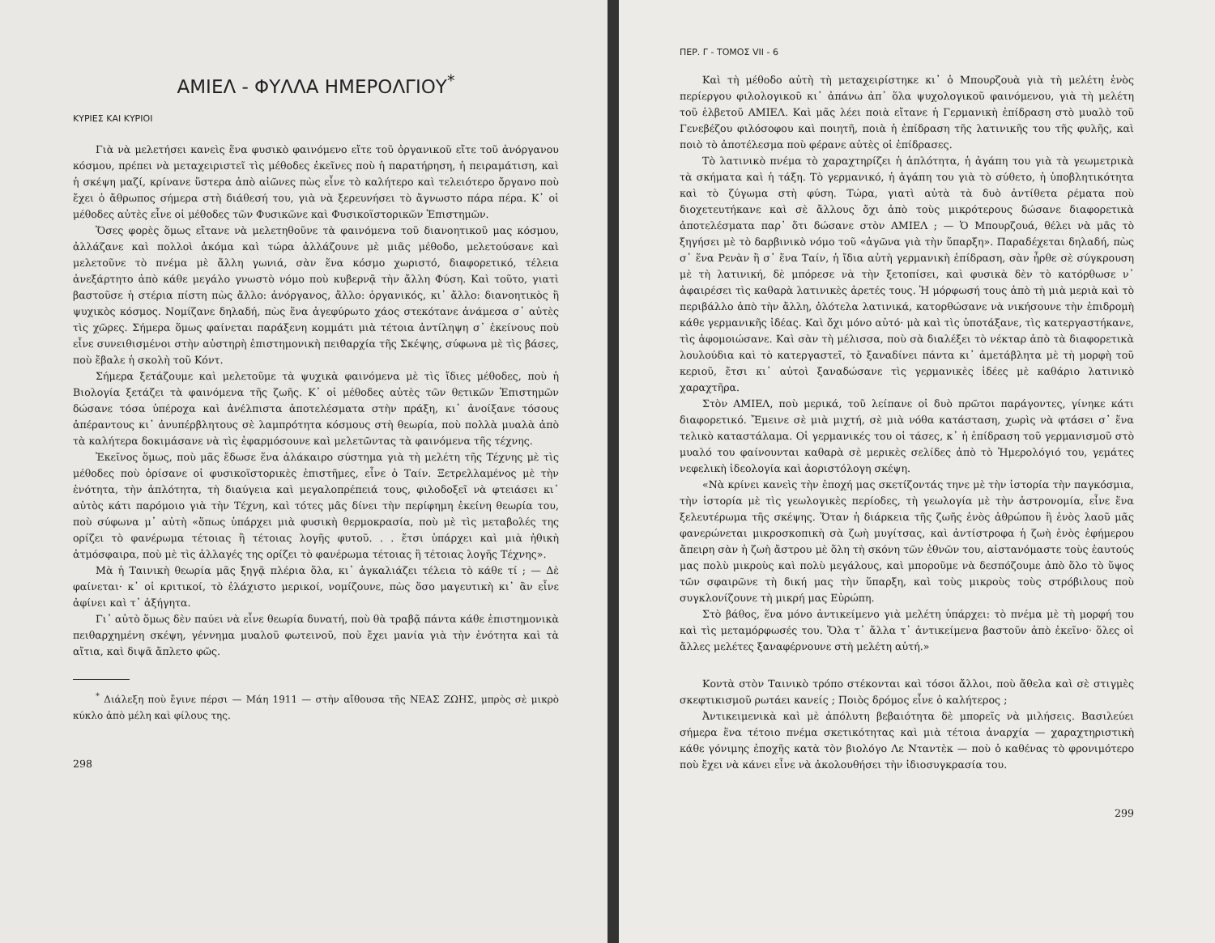ΑΜΙΕΛ - ΦΥΛΛΑ ΗΜΕΡΟΛΓΙΟΥ<sup>*</sup>
ΚΥΡΙΕΣ ΚΑΙ ΚΥΡΙΟΙ
Γιὰ νὰ μελετήσει κανεὶς ἕνα φυσικὸ φαινόμενο εἴτε τοῦ ὀργανικοῦ εἴτε τοῦ ἀνόργανου κόσμου, πρέπει νὰ μεταχειριστεῖ τὶς μέθοδες ἐκεῖνες ποὺ ἡ παρατήρηση, ἡ πειραμάτιση, καὶ ἡ σκέψη μαζί, κρίνανε ὕστερα ἀπὸ αἰῶνες πὼς εἶνε τὸ καλήτερο καὶ τελειότερο ὄργανο ποὺ ἔχει ὁ ἄθρωπος σήμερα στὴ διάθεσή του, γιὰ νὰ ξερευνήσει τὸ ἄγνωστο πάρα πέρα. Κ᾽ οἱ μέθοδες αὐτὲς εἶνε οἱ μέθοδες τῶν Φυσικῶνε καὶ Φυσικοϊστορικῶν Ἐπιστημῶν.
Ὅσες φορὲς ὅμως εἴτανε νὰ μελετηθοῦνε τὰ φαινόμενα τοῦ διανοητικοῦ μας κόσμου, ἀλλάζανε καὶ πολλοὶ ἀκόμα καὶ τώρα ἀλλάζουνε μὲ μιᾶς μέθοδο, μελετούσανε καὶ μελετοῦνε τὸ πνέμα μὲ ἄλλη γωνιά, σὰν ἕνα κόσμο χωριστό, διαφορετικό, τέλεια ἀνεξάρτητο ἀπὸ κάθε μεγάλο γνωστὸ νόμο ποὺ κυβερνᾷ τὴν ἄλλη Φύση. Καὶ τοῦτο, γιατὶ βαστοῦσε ἡ στέρια πίστη πὼς ἄλλο: ἀνόργανος, ἄλλο: ὀργανικός, κι᾽ ἄλλο: διανοητικὸς ἢ ψυχικὸς κόσμος. Νομίζανε δηλαδή, πὼς ἕνα ἀγεφύρωτο χάος στεκότανε ἀνάμεσα σ᾽ αὐτὲς τὶς χῶρες. Σήμερα ὅμως φαίνεται παράξενη κομμάτι μιὰ τέτοια ἀντίληψη σ᾽ ἐκείνους ποὺ εἶνε συνειθισμένοι στὴν αὐστηρὴ ἐπιστημονικὴ πειθαρχία τῆς Σκέψης, σύφωνα μὲ τὶς βάσες, ποὺ ἔβαλε ἡ σκολὴ τοῦ Κόντ.
Σήμερα ξετάζουμε καὶ μελετοῦμε τὰ ψυχικὰ φαινόμενα μὲ τὶς ἴδιες μέθοδες, ποὺ ἡ Βιολογία ξετάζει τὰ φαινόμενα τῆς ζωῆς. Κ᾽ οἱ μέθοδες αὐτὲς τῶν θετικῶν Ἐπιστημῶν δώσανε τόσα ὑπέροχα καὶ ἀνέλπιστα ἀποτελέσματα στὴν πράξη, κι᾽ ἀνοίξανε τόσους ἀπέραντους κι᾽ ἀνυπέρβλητους σὲ λαμπρότητα κόσμους στὴ θεωρία, ποὺ πολλὰ μυαλὰ ἀπὸ τὰ καλήτερα δοκιμάσανε νὰ τὶς ἐφαρμόσουνε καὶ μελετῶντας τὰ φαινόμενα τῆς τέχνης.
Ἐκεῖνος ὅμως, ποὺ μᾶς ἔδωσε ἕνα ἀλάκαιρο σύστημα γιὰ τὴ μελέτη τῆς Τέχνης μὲ τὶς μέθοδες ποὺ ὁρίσανε οἱ φυσικοϊστορικὲς ἐπιστῆμες, εἶνε ὁ Ταίν. Ξετρελλαμένος μὲ τὴν ἑνότητα, τὴν ἁπλότητα, τὴ διαύγεια καὶ μεγαλοπρέπειά τους, φιλοδοξεῖ νὰ φτειάσει κι᾽ αὐτὸς κάτι παρόμοιο γιὰ τὴν Τέχνη, καὶ τότες μᾶς δίνει τὴν περίφημη ἐκείνη θεωρία του, ποὺ σύφωνα μ᾽ αὐτὴ «ὅπως ὑπάρχει μιὰ φυσικὴ θερμοκρασία, ποὺ μὲ τὶς μεταβολές της ορίζει τὸ φανέρωμα τέτοιας ἢ τέτοιας λογῆς φυτοῦ. . . ἔτσι ὑπάρχει καὶ μιὰ ἠθικὴ ἀτμόσφαιρα, ποὺ μὲ τὶς ἀλλαγές της ορίζει τὸ φανέρωμα τέτοιας ἢ τέτοιας λογῆς Τέχνης».
Μὰ ἡ Ταινικὴ θεωρία μᾶς ξηγᾷ πλέρια ὅλα, κι᾽ ἀγκαλιάζει τέλεια τὸ κάθε τί ; — Δὲ φαίνεται· κ᾽ οἱ κριτικοί, τὸ ἐλάχιστο μερικοί, νομίζουνε, πὼς ὅσο μαγευτικὴ κι᾽ ἂν εἶνε ἀφίνει καὶ τ᾽ ἀξήγητα.
Γι᾽ αὐτὸ ὅμως δὲν παύει νὰ εἶνε θεωρία δυνατή, ποὺ θὰ τραβᾷ πάντα κάθε ἐπιστημονικὰ πειθαρχημένη σκέψη, γέννημα μυαλοῦ φωτεινοῦ, ποὺ ἔχει μανία γιὰ τὴν ἑνότητα καὶ τὰ αἴτια, καὶ διψᾶ ἄπλετο φῶς.
<sup>*</sup> Διάλεξη ποὺ ἔγινε πέρσι — Μάη 1911 — στὴν αἴθουσα τῆς ΝΕΑΣ ΖΩΗΣ, μπρὸς σὲ μικρὸ κύκλο ἀπὸ μέλη καὶ φίλους της.
298
ΠΕΡ. Γ - ΤΟΜΟΣ VII - 6
Καὶ τὴ μέθοδο αὐτὴ τὴ μεταχειρίστηκε κι᾽ ὁ Μπουρζουὰ γιὰ τὴ μελέτη ἑνὸς περίεργου φιλολογικοῦ κι᾽ ἀπάνω ἀπ᾽ ὅλα ψυχολογικοῦ φαινόμενου, γιὰ τὴ μελέτη τοῦ ἑλβετοῦ ΑΜΙΕΛ. Καὶ μᾶς λέει ποιὰ εἴτανε ἡ Γερμανικὴ ἐπίδραση στὸ μυαλὸ τοῦ Γενεβέζου φιλόσοφου καὶ ποιητῆ, ποιὰ ἡ ἐπίδραση τῆς λατινικῆς του τῆς φυλῆς, καὶ ποιὸ τὸ ἀποτέλεσμα ποὺ φέρανε αὐτὲς οἱ ἐπίδρασες.
Τὸ λατινικὸ πνέμα τὸ χαραχτηρίζει ἡ ἁπλότητα, ἡ ἀγάπη του γιὰ τὰ γεωμετρικὰ τὰ σκήματα καὶ ἡ τάξη. Τὸ γερμανικό, ἡ ἀγάπη του γιὰ τὸ σύθετο, ἡ ὑποβλητικότητα καὶ τὸ ζύγωμα στὴ φύση. Τώρα, γιατὶ αὐτὰ τὰ δυὸ ἀντίθετα ρέματα ποὺ διοχετευτήκανε καὶ σὲ ἄλλους ὄχι ἀπὸ τοὺς μικρότερους δώσανε διαφορετικὰ ἀποτελέσματα παρ᾽ ὅτι δώσανε στὸν ΑΜΙΕΛ ; — Ὁ Μπουρζουά, θέλει νὰ μᾶς τὸ ξηγήσει μὲ τὸ δαρβινικὸ νόμο τοῦ «ἀγῶνα γιὰ τὴν ὕπαρξη». Παραδέχεται δηλαδή, πὼς σ᾽ ἕνα Ρενὰν ἢ σ᾽ ἕνα Ταίν, ἡ ἴδια αὐτὴ γερμανικὴ ἐπίδραση, σὰν ἦρθε σὲ σύγκρουση μὲ τὴ λατινική, δὲ μπόρεσε νὰ τὴν ξετοπίσει, καὶ φυσικὰ δὲν τὸ κατόρθωσε ν᾽ ἀφαιρέσει τὶς καθαρὰ λατινικὲς ἀρετές τους. Ἡ μόρφωσή τους ἀπὸ τὴ μιὰ μεριὰ καὶ τὸ περιβάλλο ἀπὸ τὴν ἄλλη, ὁλότελα λατινικά, κατορθώσανε νὰ νικήσουνε τὴν ἐπιδρομὴ κάθε γερμανικῆς ἰδέας. Καὶ ὄχι μόνο αὐτό· μὰ καὶ τὶς ὑποτάξανε, τὶς κατεργαστήκανε, τὶς ἀφομοιώσανε. Καὶ σὰν τὴ μέλισσα, ποὺ σὰ διαλέξει τὸ νέκταρ ἀπὸ τὰ διαφορετικὰ λουλούδια καὶ τὸ κατεργαστεῖ, τὸ ξαναδίνει πάντα κι᾽ ἀμετάβλητα μὲ τὴ μορφὴ τοῦ κεριοῦ, ἔτσι κι᾽ αὐτοὶ ξαναδώσανε τὶς γερμανικὲς ἰδέες μὲ καθάριο λατινικὸ χαραχτῆρα.
Στὸν ΑΜΙΕΛ, ποὺ μερικά, τοῦ λείπανε οἱ δυὸ πρῶτοι παράγοντες, γίνηκε κάτι διαφορετικό. Ἔμεινε σὲ μιὰ μιχτή, σὲ μιὰ νόθα κατάσταση, χωρὶς νὰ φτάσει σ᾽ ἕνα τελικὸ καταστάλαμα. Οἱ γερμανικές του οἱ τάσες, κ᾽ ἡ ἐπίδραση τοῦ γερμανισμοῦ στὸ μυαλό του φαίνουνται καθαρὰ σὲ μερικὲς σελίδες ἀπὸ τὸ Ἡμερολόγιό του, γεμάτες νεφελικὴ ἰδεολογία καὶ ἀοριστόλογη σκέψη.
«Νὰ κρίνει κανεὶς τὴν ἐποχή μας σκετίζοντάς τηνε μὲ τὴν ἱστορία τὴν παγκόσμια, τὴν ἱστορία μὲ τὶς γεωλογικὲς περίοδες, τὴ γεωλογία μὲ τὴν ἀστρονομία, εἶνε ἕνα ξελευτέρωμα τῆς σκέψης. Ὅταν ἡ διάρκεια τῆς ζωῆς ἑνὸς ἀθρώπου ἢ ἑνὸς λαοῦ μᾶς φανερώνεται μικροσκοπικὴ σὰ ζωὴ μυγίτσας, καὶ ἀντίστροφα ἡ ζωὴ ἑνὸς ἐφήμερου ἄπειρη σὰν ἡ ζωὴ ἄστρου μὲ ὅλη τὴ σκόνη τῶν ἐθνῶν του, αἰστανόμαστε τοὺς ἑαυτούς μας πολὺ μικροὺς καὶ πολὺ μεγάλους, καὶ μποροῦμε νὰ δεσπόζουμε ἀπὸ ὅλο τὸ ὕψος τῶν σφαιρῶνε τὴ δική μας τὴν ὕπαρξη, καὶ τοὺς μικροὺς τοὺς στρόβιλους ποὺ συγκλονίζουνε τὴ μικρή μας Εὐρώπη.
Στὸ βάθος, ἕνα μόνο ἀντικείμενο γιὰ μελέτη ὑπάρχει: τὸ πνέμα μὲ τὴ μορφή του καὶ τὶς μεταμόρφωσές του. Ὅλα τ᾽ ἄλλα τ᾽ ἀντικείμενα βαστοῦν ἀπὸ ἐκεῖνο· ὅλες οἱ ἄλλες μελέτες ξαναφέρνουνε στὴ μελέτη αὐτή.»
Κοντὰ στὸν Ταινικὸ τρόπο στέκονται καὶ τόσοι ἄλλοι, ποὺ ἄθελα καὶ σὲ στιγμὲς σκεφτικισμοῦ ρωτάει κανείς ; Ποιὸς δρόμος εἶνε ὁ καλήτερος ;
Ἀντικειμενικὰ καὶ μὲ ἀπόλυτη βεβαιότητα δὲ μπορεῖς νὰ μιλήσεις. Βασιλεύει σήμερα ἕνα τέτοιο πνέμα σκετικότητας καὶ μιὰ τέτοια ἀναρχία — χαραχτηριστικὴ κάθε γόνιμης ἐποχῆς κατὰ τὸν βιολόγο Λε Νταντὲκ — ποὺ ὁ καθένας τὸ φρονιμότερο ποὺ ἔχει νὰ κάνει εἶνε νὰ ἀκολουθήσει τὴν ἰδιοσυγκρασία του.
299